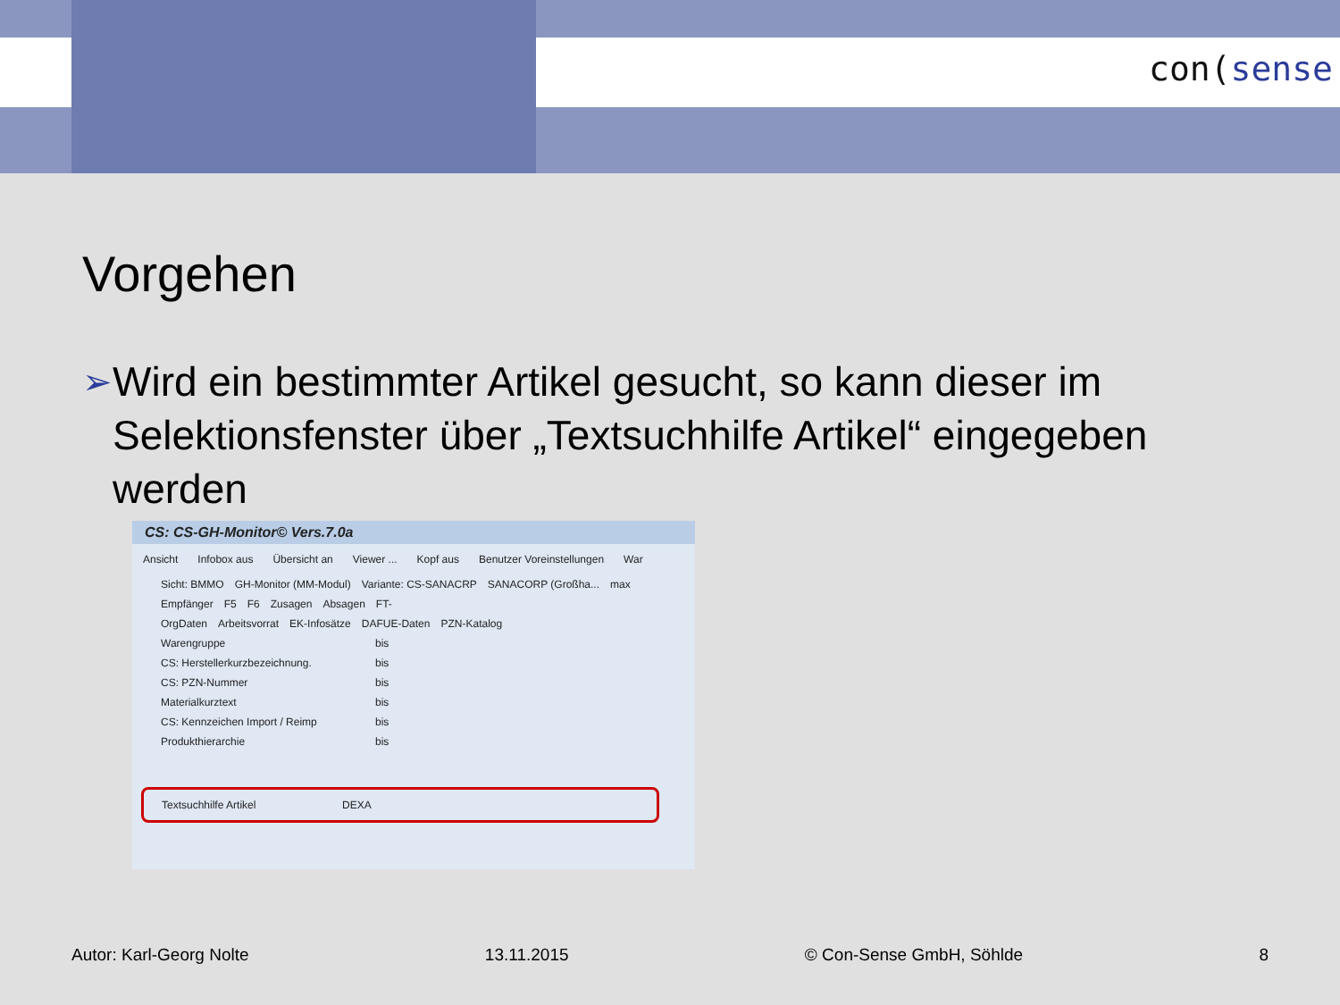con(sense
Vorgehen
➢
Wird ein bestimmter Artikel gesucht, so kann dieser im Selektionsfenster über „Textsuchhilfe Artikel“ eingegeben werden
CS: CS-GH-Monitor© Vers.7.0a
Ansicht Infobox aus Übersicht an Viewer ... Kopf aus Benutzer Voreinstellungen War
Sicht: BMMO GH-Monitor (MM-Modul) Variante: CS-SANACRP SANACORP (Großha... max
Empfänger F5 F6 Zusagen Absagen FT-
OrgDaten Arbeitsvorrat EK-Infosätze DAFUE-Daten PZN-Katalog
Warengruppe bis
CS: Herstellerkurzbezeichnung. bis
CS: PZN-Nummer bis
Materialkurztext bis
CS: Kennzeichen Import / Reimp bis
Produkthierarchie bis
Textsuchhilfe Artikel DEXA
Autor: Karl-Georg Nolte 13.11.2015 © Con-Sense GmbH, Söhlde 8